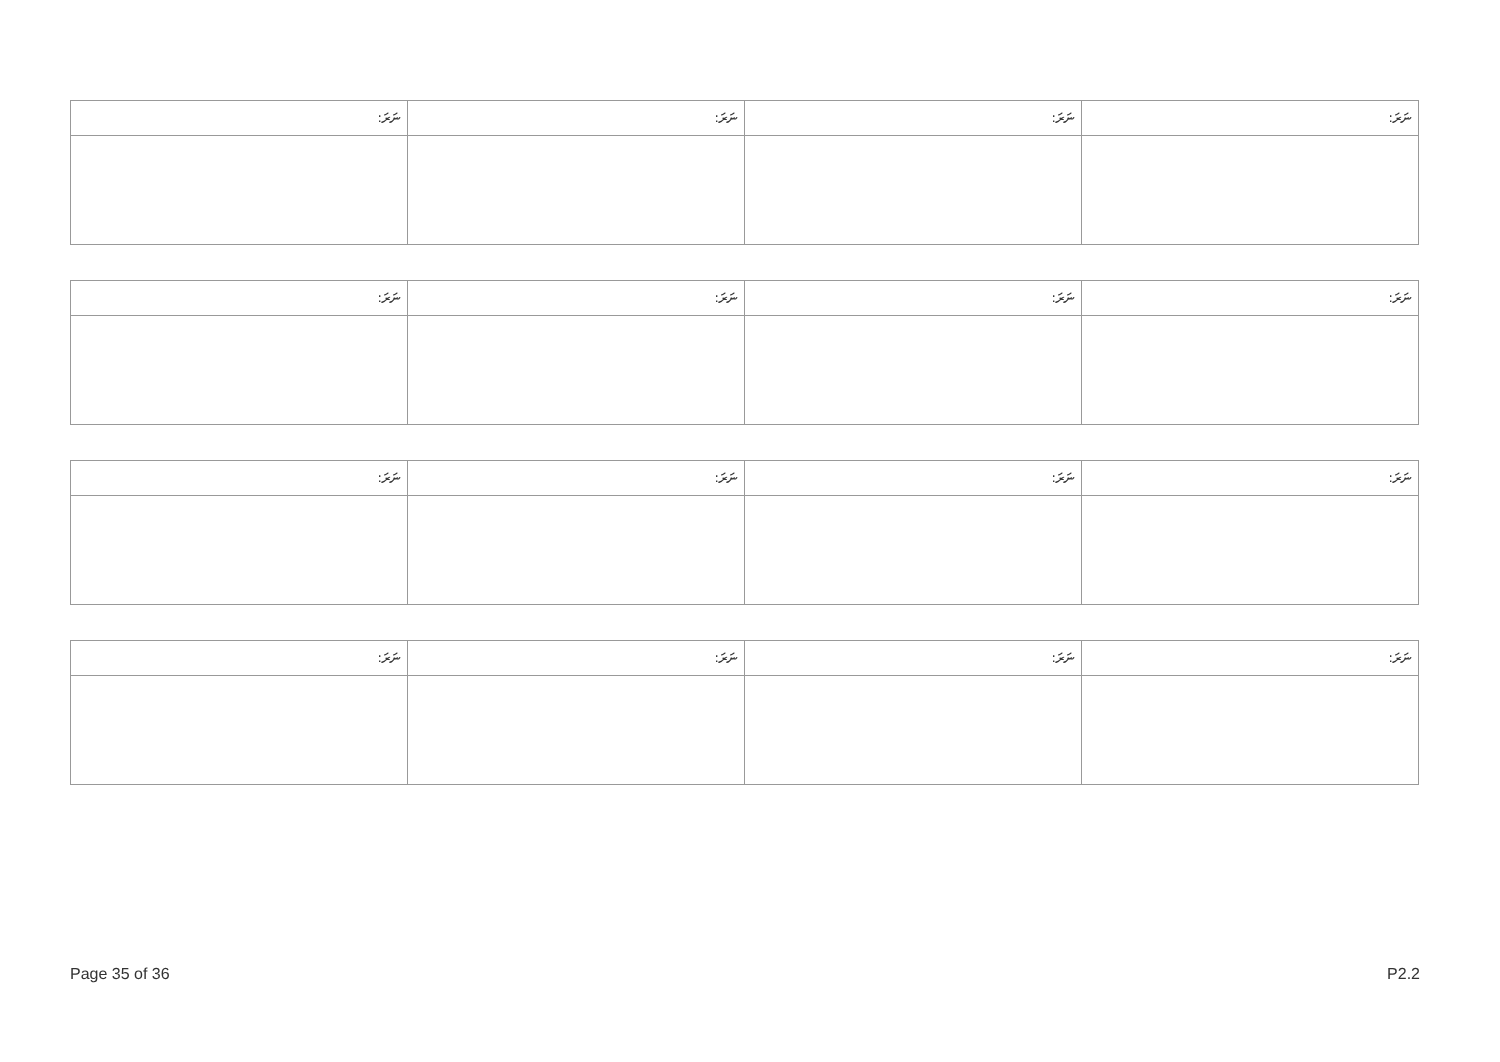| ނަރަ: | ނަރަ: | ނަރަ: | ނަރަ: |
| --- | --- | --- | --- |
| ނަރަ: | ނަރަ: | ނަރަ: | ނަރަ: |
| --- | --- | --- | --- |
| ނަރަ: | ނަރަ: | ނަރަ: | ނަރަ: |
| --- | --- | --- | --- |
| ނަރަ: | ނަރަ: | ނަރަ: | ނަރަ: |
| --- | --- | --- | --- |
Page 35 of 36 P2.2